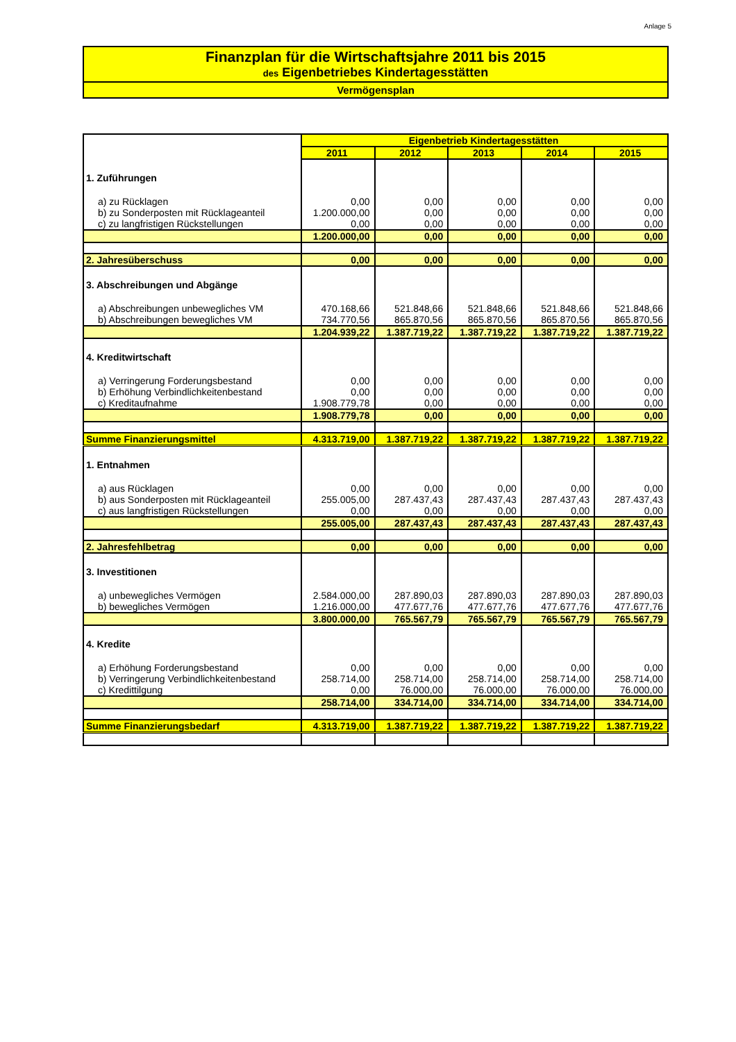Anlage 5
Finanzplan für die Wirtschaftsjahre 2011 bis 2015
des Eigenbetriebes Kindertagesstätten
Vermögensplan
| | Eigenbetrieb Kindertagesstätten | | | | |
| | 2011 | 2012 | 2013 | 2014 | 2015 |
| 1. Zuführungen | | | | | |
| a) zu Rücklagen | 0,00 | 0,00 | 0,00 | 0,00 | 0,00 |
| b) zu Sonderposten mit Rücklageanteil | 1.200.000,00 | 0,00 | 0,00 | 0,00 | 0,00 |
| c) zu langfristigen Rückstellungen | 0,00 | 0,00 | 0,00 | 0,00 | 0,00 |
| | 1.200.000,00 | 0,00 | 0,00 | 0,00 | 0,00 |
| 2. Jahresüberschuss | 0,00 | 0,00 | 0,00 | 0,00 | 0,00 |
| 3. Abschreibungen und Abgänge | | | | | |
| a) Abschreibungen unbewegliches VM | 470.168,66 | 521.848,66 | 521.848,66 | 521.848,66 | 521.848,66 |
| b) Abschreibungen bewegliches VM | 734.770,56 | 865.870,56 | 865.870,56 | 865.870,56 | 865.870,56 |
| | 1.204.939,22 | 1.387.719,22 | 1.387.719,22 | 1.387.719,22 | 1.387.719,22 |
| 4. Kreditwirtschaft | | | | | |
| a) Verringerung Forderungsbestand | 0,00 | 0,00 | 0,00 | 0,00 | 0,00 |
| b) Erhöhung Verbindlichkeitenbestand | 0,00 | 0,00 | 0,00 | 0,00 | 0,00 |
| c) Kreditaufnahme | 1.908.779,78 | 0,00 | 0,00 | 0,00 | 0,00 |
| | 1.908.779,78 | 0,00 | 0,00 | 0,00 | 0,00 |
| Summe Finanzierungsmittel | 4.313.719,00 | 1.387.719,22 | 1.387.719,22 | 1.387.719,22 | 1.387.719,22 |
| 1. Entnahmen | | | | | |
| a) aus Rücklagen | 0,00 | 0,00 | 0,00 | 0,00 | 0,00 |
| b) aus Sonderposten mit Rücklageanteil | 255.005,00 | 287.437,43 | 287.437,43 | 287.437,43 | 287.437,43 |
| c) aus langfristigen Rückstellungen | 0,00 | 0,00 | 0,00 | 0,00 | 0,00 |
| | 255.005,00 | 287.437,43 | 287.437,43 | 287.437,43 | 287.437,43 |
| 2. Jahresfehlbetrag | 0,00 | 0,00 | 0,00 | 0,00 | 0,00 |
| 3. Investitionen | | | | | |
| a) unbewegliches Vermögen | 2.584.000,00 | 287.890,03 | 287.890,03 | 287.890,03 | 287.890,03 |
| b) bewegliches Vermögen | 1.216.000,00 | 477.677,76 | 477.677,76 | 477.677,76 | 477.677,76 |
| | 3.800.000,00 | 765.567,79 | 765.567,79 | 765.567,79 | 765.567,79 |
| 4. Kredite | | | | | |
| a) Erhöhung Forderungsbestand | 0,00 | 0,00 | 0,00 | 0,00 | 0,00 |
| b) Verringerung Verbindlichkeitenbestand | 258.714,00 | 258.714,00 | 258.714,00 | 258.714,00 | 258.714,00 |
| c) Kredittilgung | 0,00 | 76.000,00 | 76.000,00 | 76.000,00 | 76.000,00 |
| | 258.714,00 | 334.714,00 | 334.714,00 | 334.714,00 | 334.714,00 |
| Summe Finanzierungsbedarf | 4.313.719,00 | 1.387.719,22 | 1.387.719,22 | 1.387.719,22 | 1.387.719,22 |